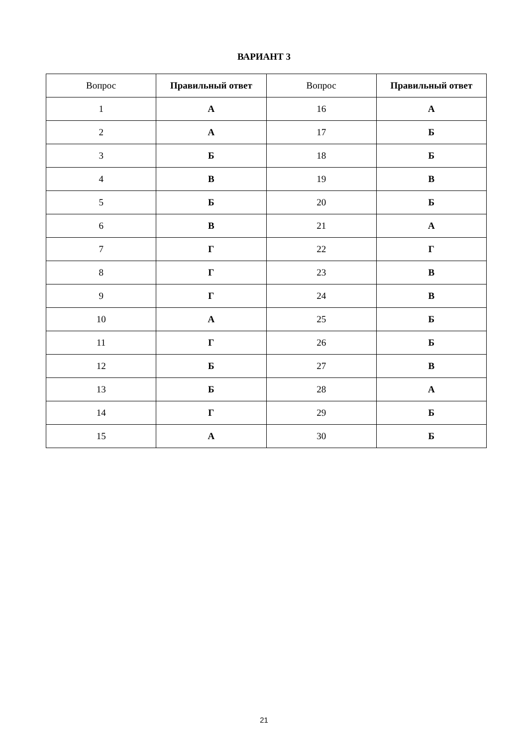ВАРИАНТ 3
| Вопрос | Правильный ответ | Вопрос | Правильный ответ |
| --- | --- | --- | --- |
| 1 | А | 16 | А |
| 2 | А | 17 | Б |
| 3 | Б | 18 | Б |
| 4 | В | 19 | В |
| 5 | Б | 20 | Б |
| 6 | В | 21 | А |
| 7 | Г | 22 | Г |
| 8 | Г | 23 | В |
| 9 | Г | 24 | В |
| 10 | А | 25 | Б |
| 11 | Г | 26 | Б |
| 12 | Б | 27 | В |
| 13 | Б | 28 | А |
| 14 | Г | 29 | Б |
| 15 | А | 30 | Б |
21